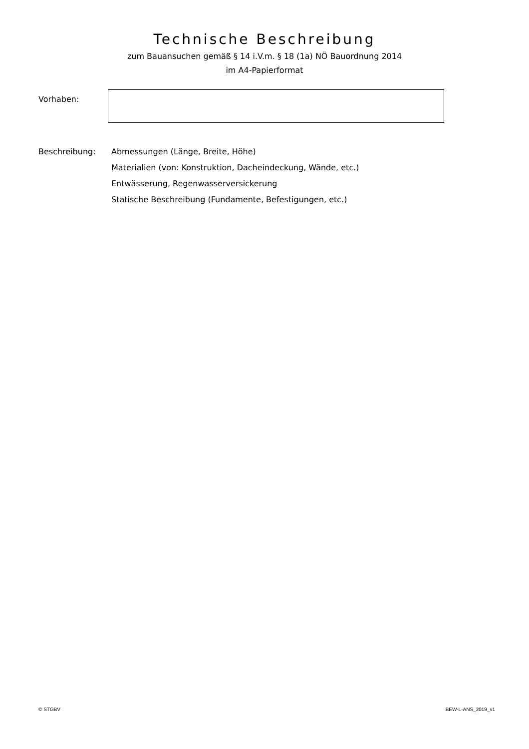Technische Beschreibung
zum Bauansuchen gemäß § 14 i.V.m. § 18 (1a) NÖ Bauordnung 2014
im A4-Papierformat
Vorhaben:
Beschreibung: Abmessungen (Länge, Breite, Höhe)
Materialien (von: Konstruktion, Dacheindeckung, Wände, etc.)
Entwässerung, Regenwasserversickerung
Statische Beschreibung (Fundamente, Befestigungen, etc.)
© STGBV BEW-L-ANS_2019_v1